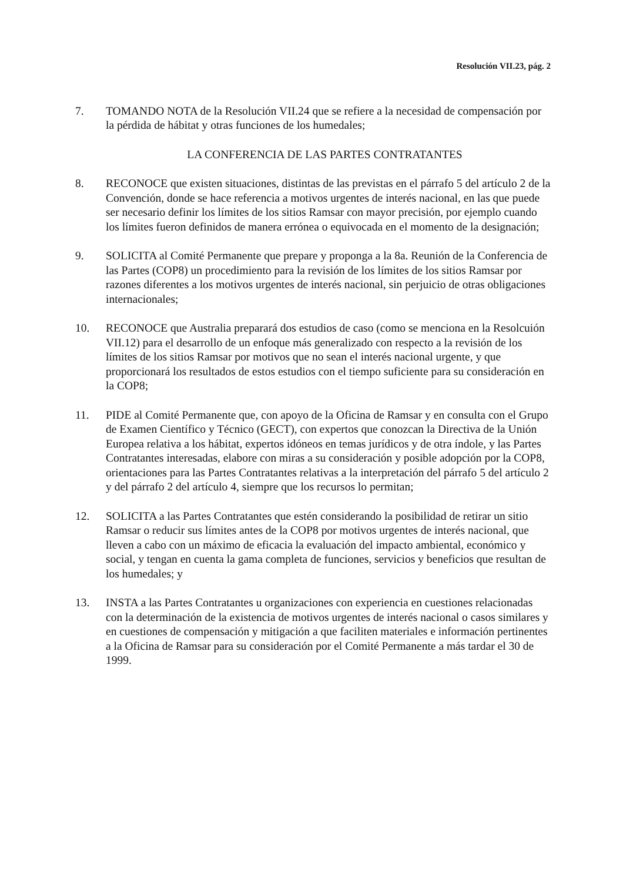Resolución VII.23, pág. 2
7. TOMANDO NOTA de la Resolución VII.24 que se refiere a la necesidad de compensación por la pérdida de hábitat y otras funciones de los humedales;
LA CONFERENCIA DE LAS PARTES CONTRATANTES
8. RECONOCE que existen situaciones, distintas de las previstas en el párrafo 5 del artículo 2 de la Convención, donde se hace referencia a motivos urgentes de interés nacional, en las que puede ser necesario definir los límites de los sitios Ramsar con mayor precisión, por ejemplo cuando los límites fueron definidos de manera errónea o equivocada en el momento de la designación;
9. SOLICITA al Comité Permanente que prepare y proponga a la 8a. Reunión de la Conferencia de las Partes (COP8) un procedimiento para la revisión de los límites de los sitios Ramsar por razones diferentes a los motivos urgentes de interés nacional, sin perjuicio de otras obligaciones internacionales;
10. RECONOCE que Australia preparará dos estudios de caso (como se menciona en la Resolcuión VII.12) para el desarrollo de un enfoque más generalizado con respecto a la revisión de los límites de los sitios Ramsar por motivos que no sean el interés nacional urgente, y que proporcionará los resultados de estos estudios con el tiempo suficiente para su consideración en la COP8;
11. PIDE al Comité Permanente que, con apoyo de la Oficina de Ramsar y en consulta con el Grupo de Examen Científico y Técnico (GECT), con expertos que conozcan la Directiva de la Unión Europea relativa a los hábitat, expertos idóneos en temas jurídicos y de otra índole, y las Partes Contratantes interesadas, elabore con miras a su consideración y posible adopción por la COP8, orientaciones para las Partes Contratantes relativas a la interpretación del párrafo 5 del artículo 2 y del párrafo 2 del artículo 4, siempre que los recursos lo permitan;
12. SOLICITA a las Partes Contratantes que estén considerando la posibilidad de retirar un sitio Ramsar o reducir sus límites antes de la COP8 por motivos urgentes de interés nacional, que lleven a cabo con un máximo de eficacia la evaluación del impacto ambiental, económico y social, y tengan en cuenta la gama completa de funciones, servicios y beneficios que resultan de los humedales; y
13. INSTA a las Partes Contratantes u organizaciones con experiencia en cuestiones relacionadas con la determinación de la existencia de motivos urgentes de interés nacional o casos similares y en cuestiones de compensación y mitigación a que faciliten materiales e información pertinentes a la Oficina de Ramsar para su consideración por el Comité Permanente a más tardar el 30 de 1999.